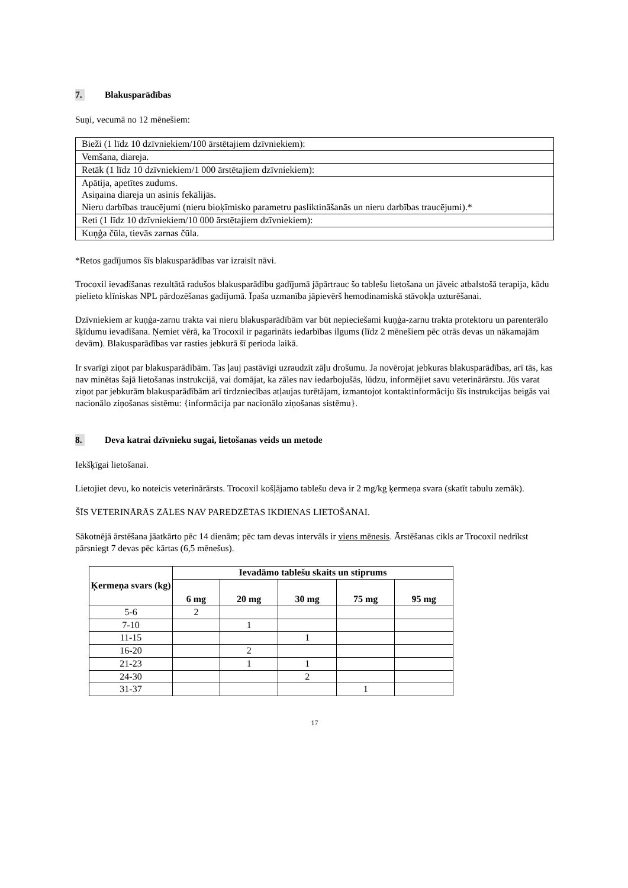7. Blakusparādības
Suņi, vecumā no 12 mēnešiem:
| Bieži (1 līdz 10 dzīvniekiem/100 ārstētajiem dzīvniekiem): |
| Vemšana, diareja. |
| Retāk (1 līdz 10 dzīvniekiem/1 000 ārstētajiem dzīvniekiem): |
| Apātija, apetītes zudums. Asiņaina diareja un asinis fekālijās. Nieru darbības traucējumi (nieru bioķīmisko parametru pasliktināšanās un nieru darbības traucējumi).* |
| Reti (1 līdz 10 dzīvniekiem/10 000 ārstētajiem dzīvniekiem): |
| Kuņģa čūla, tievās zarnas čūla. |
*Retos gadījumos šīs blakusparādības var izraisīt nāvi.
Trocoxil ievadīšanas rezultātā radušos blakusparādību gadījumā jāpārtrauc šo tablešu lietošana un jāveic atbalstošā terapija, kādu pielieto klīniskas NPL pārdozēšanas gadījumā. Īpaša uzmanība jāpievērš hemodinamiskā stāvokļa uzturēšanai.
Dzīvniekiem ar kuņģa-zarnu trakta vai nieru blakusparādībām var būt nepieciešami kuņģa-zarnu trakta protektoru un parenterālo šķīdumu ievadīšana. Ņemiet vērā, ka Trocoxil ir pagarināts iedarbības ilgums (līdz 2 mēnešiem pēc otrās devas un nākamajām devām). Blakusparādības var rasties jebkurā šī perioda laikā.
Ir svarīgi ziņot par blakusparādībām. Tas ļauj pastāvīgi uzraudzīt zāļu drošumu. Ja novērojat jebkuras blakusparādības, arī tās, kas nav minētas šajā lietošanas instrukcijā, vai domājat, ka zāles nav iedarbojušās, lūdzu, informējiet savu veterinārārstu. Jūs varat ziņot par jebkurām blakusparādībām arī tirdzniecības atļaujas turētājam, izmantojot kontaktinformāciju šīs instrukcijas beigās vai nacionālo ziņošanas sistēmu: {informācija par nacionālo ziņošanas sistēmu}.
8. Deva katrai dzīvnieku sugai, lietošanas veids un metode
Iekšķīgai lietošanai.
Lietojiet devu, ko noteicis veterinārārsts. Trocoxil košļājamo tablešu deva ir 2 mg/kg ķermeņa svara (skatīt tabulu zemāk).
ŠĪS VETERINĀRĀS ZĀLES NAV PAREDZĒTAS IKDIENAS LIETOŠANAI.
Sākotnējā ārstēšana jāatkārto pēc 14 dienām; pēc tam devas intervāls ir viens mēnesis. Ārstēšanas cikls ar Trocoxil nedrīkst pārsniegt 7 devas pēc kārtas (6,5 mēnešus).
| Ķermeņa svars (kg) | Ievadāmo tablešu skaits un stiprums | | | | |
| --- | --- | --- | --- | --- | --- |
| | 6 mg | 20 mg | 30 mg | 75 mg | 95 mg |
| 5-6 | 2 | | | | |
| 7-10 | | 1 | | | |
| 11-15 | | | 1 | | |
| 16-20 | | 2 | | | |
| 21-23 | | 1 | 1 | | |
| 24-30 | | | 2 | | |
| 31-37 | | | | 1 | |
17